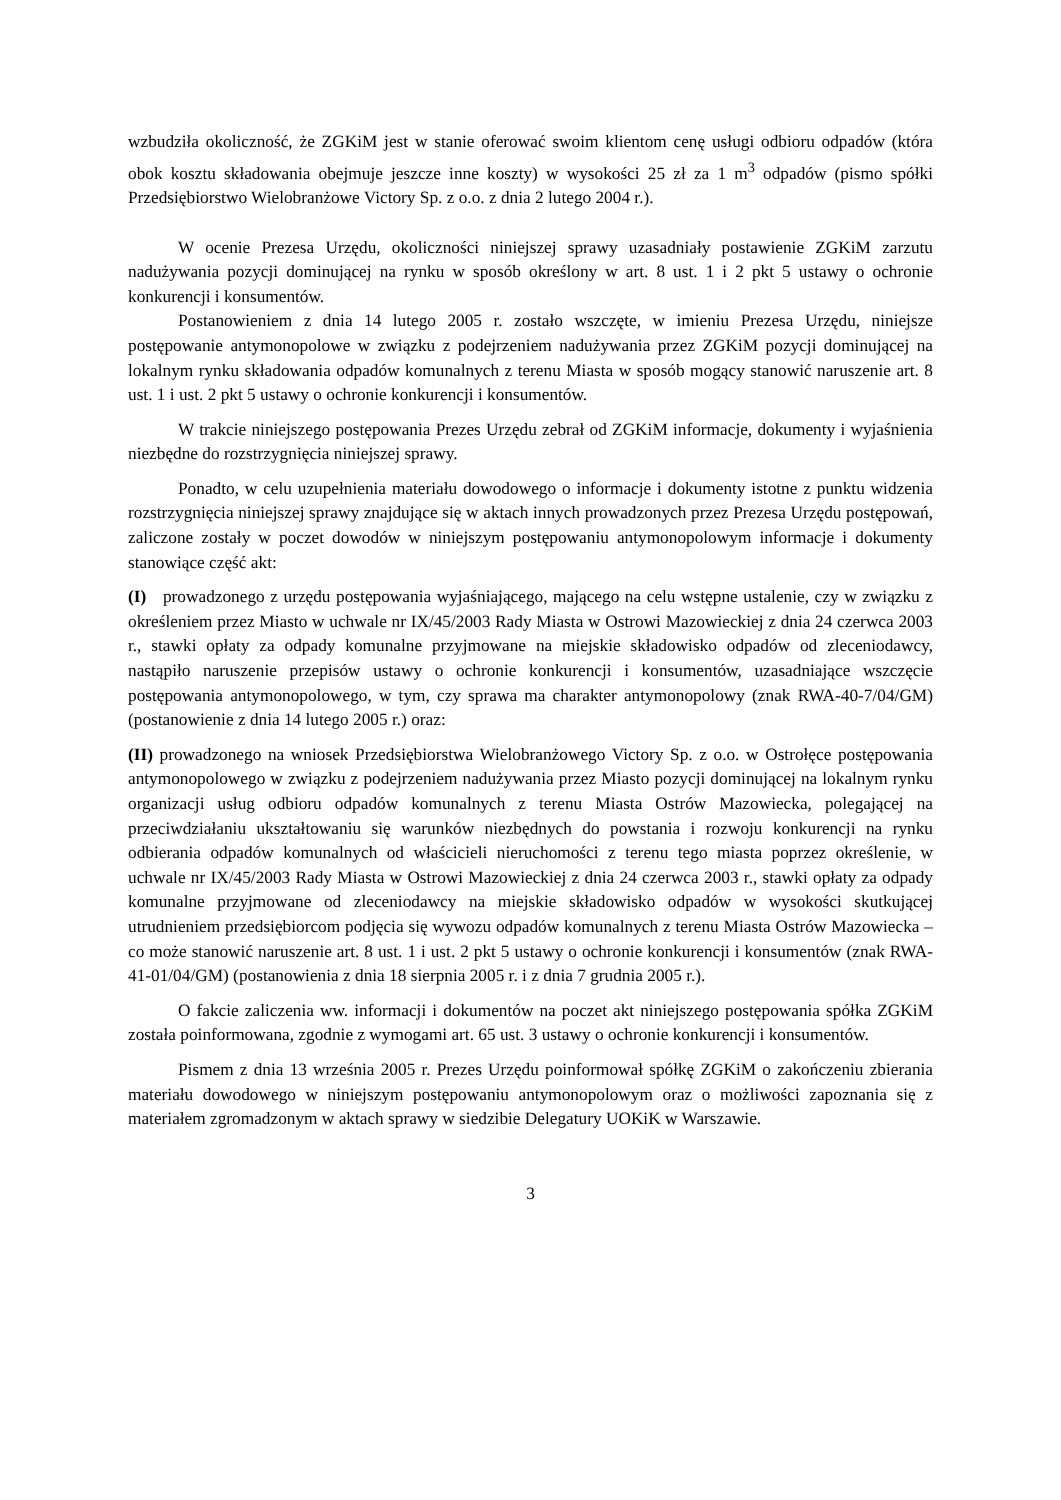wzbudziła okoliczność, że ZGKiM jest w stanie oferować swoim klientom cenę usługi odbioru odpadów (która obok kosztu składowania obejmuje jeszcze inne koszty) w wysokości 25 zł za 1 m<sup>3</sup> odpadów (pismo spółki Przedsiębiorstwo Wielobranżowe Victory Sp. z o.o. z dnia 2 lutego 2004 r.).
W ocenie Prezesa Urzędu, okoliczności niniejszej sprawy uzasadniały postawienie ZGKiM zarzutu nadużywania pozycji dominującej na rynku w sposób określony w art. 8 ust. 1 i 2 pkt 5 ustawy o ochronie konkurencji i konsumentów.
Postanowieniem z dnia 14 lutego 2005 r. zostało wszczęte, w imieniu Prezesa Urzędu, niniejsze postępowanie antymonopolowe w związku z podejrzeniem nadużywania przez ZGKiM pozycji dominującej na lokalnym rynku składowania odpadów komunalnych z terenu Miasta w sposób mogący stanowić naruszenie art. 8 ust. 1 i ust. 2 pkt 5 ustawy o ochronie konkurencji i konsumentów.
W trakcie niniejszego postępowania Prezes Urzędu zebrał od ZGKiM informacje, dokumenty i wyjaśnienia niezbędne do rozstrzygnięcia niniejszej sprawy.
Ponadto, w celu uzupełnienia materiału dowodowego o informacje i dokumenty istotne z punktu widzenia rozstrzygnięcia niniejszej sprawy znajdujące się w aktach innych prowadzonych przez Prezesa Urzędu postępowań, zaliczone zostały w poczet dowodów w niniejszym postępowaniu antymonopolowym informacje i dokumenty stanowiące część akt:
(I) prowadzonego z urzędu postępowania wyjaśniającego, mającego na celu wstępne ustalenie, czy w związku z określeniem przez Miasto w uchwale nr IX/45/2003 Rady Miasta w Ostrowi Mazowieckiej z dnia 24 czerwca 2003 r., stawki opłaty za odpady komunalne przyjmowane na miejskie składowisko odpadów od zleceniodawcy, nastąpiło naruszenie przepisów ustawy o ochronie konkurencji i konsumentów, uzasadniające wszczęcie postępowania antymonopolowego, w tym, czy sprawa ma charakter antymonopolowy (znak RWA-40-7/04/GM) (postanowienie z dnia 14 lutego 2005 r.) oraz:
(II) prowadzonego na wniosek Przedsiębiorstwa Wielobranżowego Victory Sp. z o.o. w Ostrołęce postępowania antymonopolowego w związku z podejrzeniem nadużywania przez Miasto pozycji dominującej na lokalnym rynku organizacji usług odbioru odpadów komunalnych z terenu Miasta Ostrów Mazowiecka, polegającej na przeciwdziałaniu ukształtowaniu się warunków niezbędnych do powstania i rozwoju konkurencji na rynku odbierania odpadów komunalnych od właścicieli nieruchomości z terenu tego miasta poprzez określenie, w uchwale nr IX/45/2003 Rady Miasta w Ostrowi Mazowieckiej z dnia 24 czerwca 2003 r., stawki opłaty za odpady komunalne przyjmowane od zleceniodawcy na miejskie składowisko odpadów w wysokości skutkującej utrudnieniem przedsiębiorcom podjęcia się wywozu odpadów komunalnych z terenu Miasta Ostrów Mazowiecka – co może stanowić naruszenie art. 8 ust. 1 i ust. 2 pkt 5 ustawy o ochronie konkurencji i konsumentów (znak RWA-41-01/04/GM) (postanowienia z dnia 18 sierpnia 2005 r. i z dnia 7 grudnia 2005 r.).
O fakcie zaliczenia ww. informacji i dokumentów na poczet akt niniejszego postępowania spółka ZGKiM została poinformowana, zgodnie z wymogami art. 65 ust. 3 ustawy o ochronie konkurencji i konsumentów.
Pismem z dnia 13 września 2005 r. Prezes Urzędu poinformował spółkę ZGKiM o zakończeniu zbierania materiału dowodowego w niniejszym postępowaniu antymonopolowym oraz o możliwości zapoznania się z materiałem zgromadzonym w aktach sprawy w siedzibie Delegatury UOKiK w Warszawie.
3